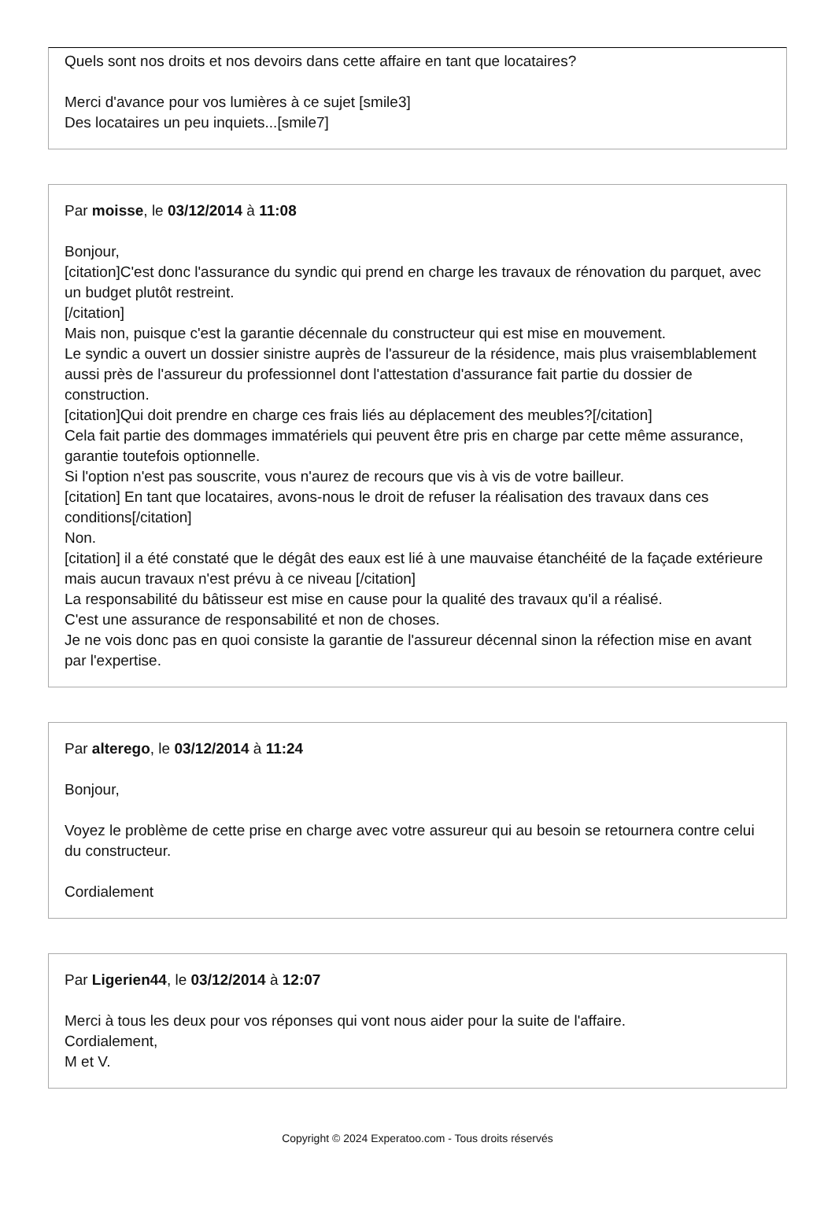Quels sont nos droits et nos devoirs dans cette affaire en tant que locataires?
Merci d'avance pour vos lumières à ce sujet [smile3]
Des locataires un peu inquiets...[smile7]
Par moisse, le 03/12/2014 à 11:08
Bonjour,
[citation]C'est donc l'assurance du syndic qui prend en charge les travaux de rénovation du parquet, avec un budget plutôt restreint.
[/citation]
Mais non, puisque c'est la garantie décennale du constructeur qui est mise en mouvement.
Le syndic a ouvert un dossier sinistre auprès de l'assureur de la résidence, mais plus vraisemblablement aussi près de l'assureur du professionnel dont l'attestation d'assurance fait partie du dossier de construction.
[citation]Qui doit prendre en charge ces frais liés au déplacement des meubles?[/citation]
Cela fait partie des dommages immatériels qui peuvent être pris en charge par cette même assurance, garantie toutefois optionnelle.
Si l'option n'est pas souscrite, vous n'aurez de recours que vis à vis de votre bailleur.
[citation] En tant que locataires, avons-nous le droit de refuser la réalisation des travaux dans ces conditions[/citation]
Non.
[citation] il a été constaté que le dégât des eaux est lié à une mauvaise étanchéité de la façade extérieure mais aucun travaux n'est prévu à ce niveau [/citation]
La responsabilité du bâtisseur est mise en cause pour la qualité des travaux qu'il a réalisé.
C'est une assurance de responsabilité et non de choses.
Je ne vois donc pas en quoi consiste la garantie de l'assureur décennal sinon la réfection mise en avant par l'expertise.
Par alterego, le 03/12/2014 à 11:24
Bonjour,
Voyez le problème de cette prise en charge avec votre assureur qui au besoin se retournera contre celui du constructeur.
Cordialement
Par Ligerien44, le 03/12/2014 à 12:07
Merci à tous les deux pour vos réponses qui vont nous aider pour la suite de l'affaire.
Cordialement,
M et V.
Copyright © 2024 Experatoo.com - Tous droits réservés